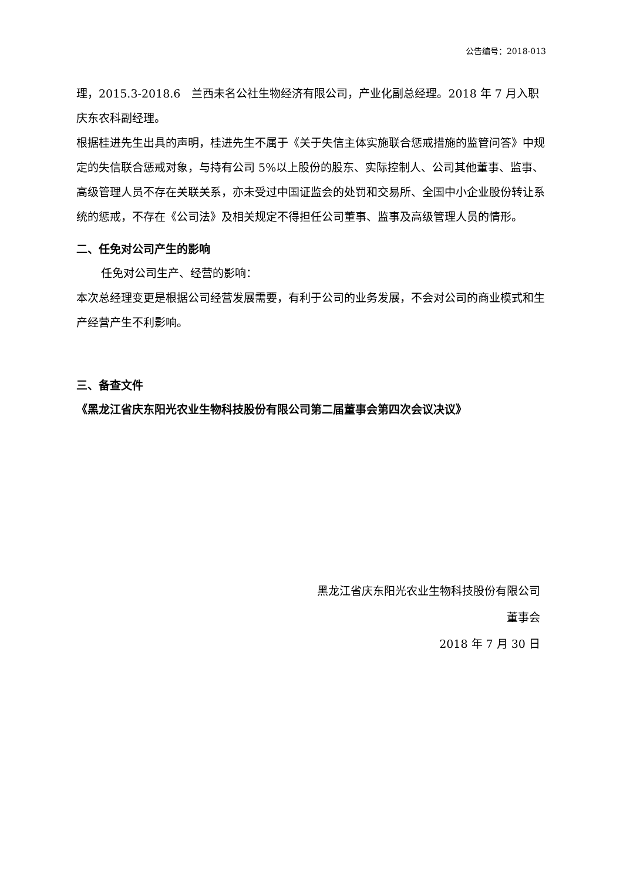公告编号：2018-013
理，2015.3-2018.6　兰西未名公社生物经济有限公司，产业化副总经理。2018 年 7 月入职庆东农科副经理。
根据桂进先生出具的声明，桂进先生不属于《关于失信主体实施联合惩戒措施的监管问答》中规定的失信联合惩戒对象，与持有公司 5%以上股份的股东、实际控制人、公司其他董事、监事、高级管理人员不存在关联关系，亦未受过中国证监会的处罚和交易所、全国中小企业股份转让系统的惩戒，不存在《公司法》及相关规定不得担任公司董事、监事及高级管理人员的情形。
二、任免对公司产生的影响
任免对公司生产、经营的影响：
本次总经理变更是根据公司经营发展需要，有利于公司的业务发展，不会对公司的商业模式和生产经营产生不利影响。
三、备查文件
《黑龙江省庆东阳光农业生物科技股份有限公司第二届董事会第四次会议决议》
黑龙江省庆东阳光农业生物科技股份有限公司
董事会
2018 年 7 月 30 日